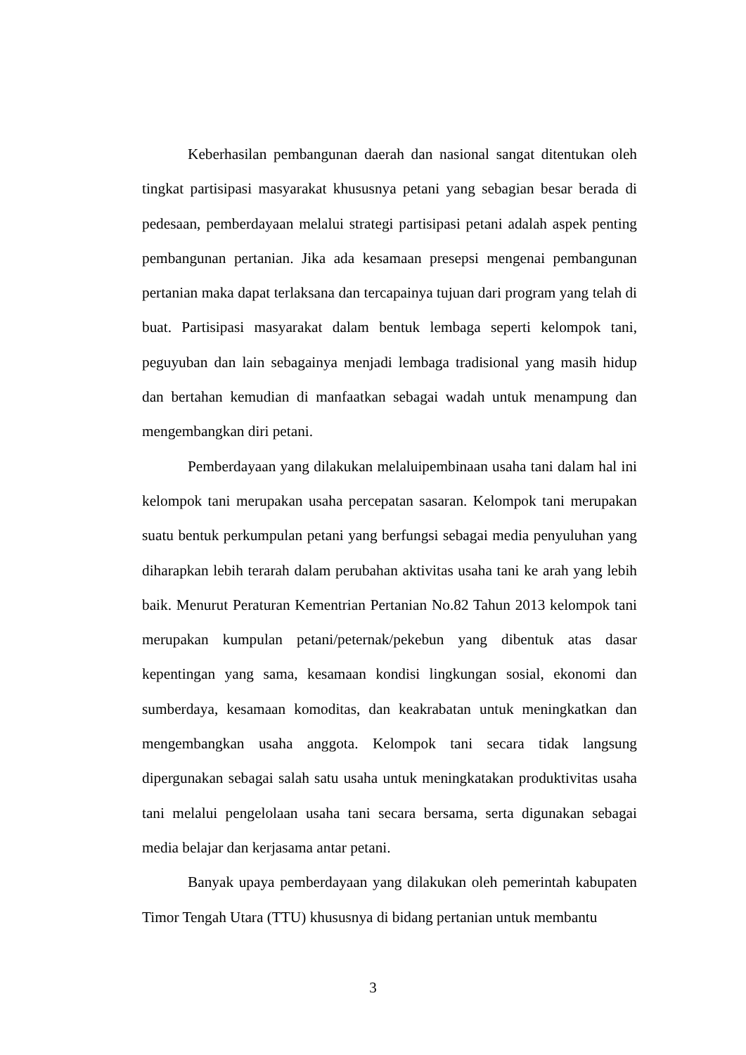Keberhasilan pembangunan daerah dan nasional sangat ditentukan oleh tingkat partisipasi masyarakat khususnya petani yang sebagian besar berada di pedesaan, pemberdayaan melalui strategi partisipasi petani adalah aspek penting pembangunan pertanian. Jika ada kesamaan presepsi mengenai pembangunan pertanian maka dapat terlaksana dan tercapainya tujuan dari program yang telah di buat. Partisipasi masyarakat dalam bentuk lembaga seperti kelompok tani, peguyuban dan lain sebagainya menjadi lembaga tradisional yang masih hidup dan bertahan kemudian di manfaatkan sebagai wadah untuk menampung dan mengembangkan diri petani.
Pemberdayaan yang dilakukan melaluipembinaan usaha tani dalam hal ini kelompok tani merupakan usaha percepatan sasaran. Kelompok tani merupakan suatu bentuk perkumpulan petani yang berfungsi sebagai media penyuluhan yang diharapkan lebih terarah dalam perubahan aktivitas usaha tani ke arah yang lebih baik. Menurut Peraturan Kementrian Pertanian No.82 Tahun 2013 kelompok tani merupakan kumpulan petani/peternak/pekebun yang dibentuk atas dasar kepentingan yang sama, kesamaan kondisi lingkungan sosial, ekonomi dan sumberdaya, kesamaan komoditas, dan keakrabatan untuk meningkatkan dan mengembangkan usaha anggota. Kelompok tani secara tidak langsung dipergunakan sebagai salah satu usaha untuk meningkatakan produktivitas usaha tani melalui pengelolaan usaha tani secara bersama, serta digunakan sebagai media belajar dan kerjasama antar petani.
Banyak upaya pemberdayaan yang dilakukan oleh pemerintah kabupaten Timor Tengah Utara (TTU) khususnya di bidang pertanian untuk membantu
3